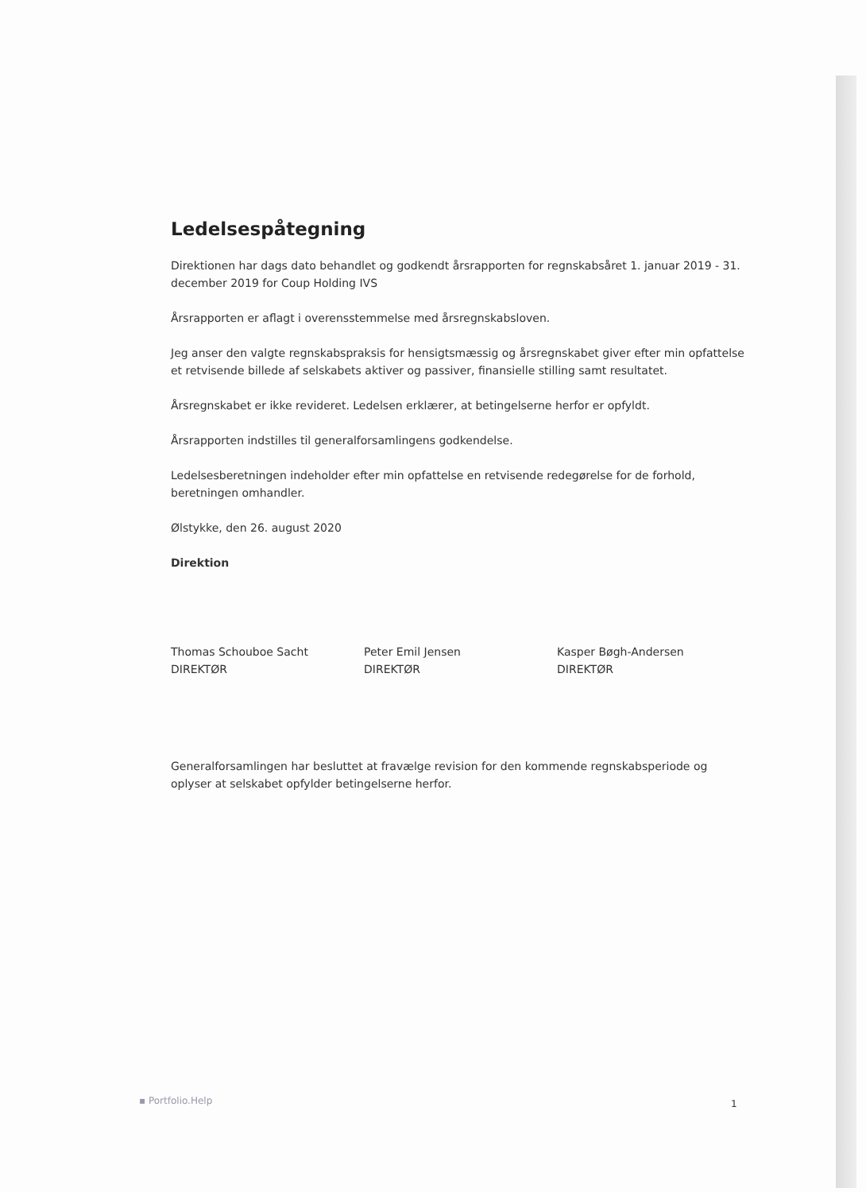Ledelsespåtegning
Direktionen har dags dato behandlet og godkendt årsrapporten for regnskabsåret 1. januar 2019 - 31. december 2019 for Coup Holding IVS
Årsrapporten er aflagt i overensstemmelse med årsregnskabsloven.
Jeg anser den valgte regnskabspraksis for hensigtsmæssig og årsregnskabet giver efter min opfattelse et retvisende billede af selskabets aktiver og passiver, finansielle stilling samt resultatet.
Årsregnskabet er ikke revideret. Ledelsen erklærer, at betingelserne herfor er opfyldt.
Årsrapporten indstilles til generalforsamlingens godkendelse.
Ledelsesberetningen indeholder efter min opfattelse en retvisende redegørelse for de forhold, beretningen omhandler.
Ølstykke, den 26. august 2020
Direktion
Thomas Schouboe Sacht
DIREKTØR
Peter Emil Jensen
DIREKTØR
Kasper Bøgh-Andersen
DIREKTØR
Generalforsamlingen har besluttet at fravælge revision for den kommende regnskabsperiode og oplyser at selskabet opfylder betingelserne herfor.
▪ Portfolio.Help 1